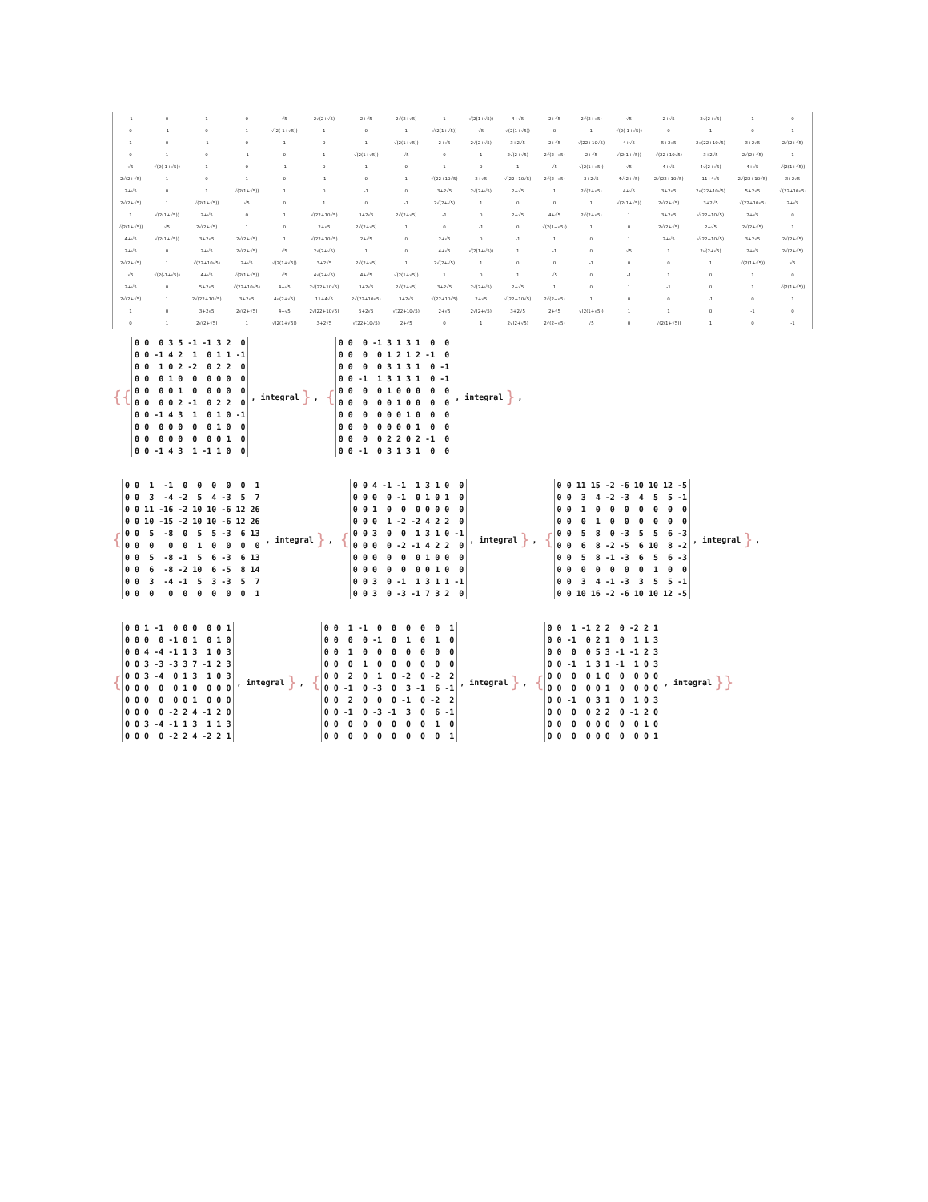| -1 | 0 | 1 | 0 | √5 | 2√(2+√5) | 2+√5 | 2√(2+√5) | 1 | √(2(1+√5)) | 4+√5 | 2+√5 | 2√(2+√5) | √5 | 2+√5 | 2√(2+√5) | 1 | 0 |
| 0 | -1 | 0 | 1 | √(2(-1+√5)) | 1 | 0 | 1 | √(2(1+√5)) | √5 | √(2(1+√5)) | 0 | 1 | √(2(-1+√5)) | 0 | 1 | 0 | 1 |
| 1 | 0 | -1 | 0 | 1 | 0 | 1 | √(2(1+√5)) | 2+√5 | 2√(2+√5) | 3+2√5 | 2+√5 | √(22+10√5) | 4+√5 | 5+2√5 | 2√(22+10√5) | 3+2√5 | 2√(2+√5) |
| 0 | 1 | 0 | -1 | 0 | 1 | √(2(1+√5)) | √5 | 0 | 1 | 2√(2+√5) | 2√(2+√5) | 2+√5 | √(2(1+√5)) | √(22+10√5) | 3+2√5 | 2√(2+√5) | 1 |
| √5 | √(2(-1+√5)) | 1 | 0 | -1 | 0 | 1 | 0 | 1 | 0 | 1 | √5 | √(2(1+√5)) | √5 | 4+√5 | 4√(2+√5) | 4+√5 | √(2(1+√5)) |
| 2√(2+√5) | 1 | 0 | 1 | 0 | -1 | 0 | 1 | √(22+10√5) | 2+√5 | √(22+10√5) | 2√(2+√5) | 3+2√5 | 4√(2+√5) | 2√(22+10√5) | 11+4√5 | 2√(22+10√5) | 3+2√5 |
| 2+√5 | 0 | 1 | √(2(1+√5)) | 1 | 0 | -1 | 0 | 3+2√5 | 2√(2+√5) | 2+√5 | 1 | 2√(2+√5) | 4+√5 | 3+2√5 | 2√(22+10√5) | 5+2√5 | √(22+10√5) |
| 2√(2+√5) | 1 | √(2(1+√5)) | √5 | 0 | 1 | 0 | -1 | 2√(2+√5) | 1 | 0 | 0 | 1 | √(2(1+√5)) | 2√(2+√5) | 3+2√5 | √(22+10√5) | 2+√5 |
| 1 | √(2(1+√5)) | 2+√5 | 0 | 1 | √(22+10√5) | 3+2√5 | 2√(2+√5) | -1 | 0 | 2+√5 | 4+√5 | 2√(2+√5) | 1 | 3+2√5 | √(22+10√5) | 2+√5 | 0 |
| √(2(1+√5)) | √5 | 2√(2+√5) | 1 | 0 | 2+√5 | 2√(2+√5) | 1 | 0 | -1 | 0 | √(2(1+√5)) | 1 | 0 | 2√(2+√5) | 2+√5 | 2√(2+√5) | 1 |
| 4+√5 | √(2(1+√5)) | 3+2√5 | 2√(2+√5) | 1 | √(22+10√5) | 2+√5 | 0 | 2+√5 | 0 | -1 | 1 | 0 | 1 | 2+√5 | √(22+10√5) | 3+2√5 | 2√(2+√5) |
| 2+√5 | 0 | 2+√5 | 2√(2+√5) | √5 | 2√(2+√5) | 1 | 0 | 4+√5 | √(2(1+√5)) | 1 | -1 | 0 | √5 | 1 | 2√(2+√5) | 2+√5 | 2√(2+√5) |
| 2√(2+√5) | 1 | √(22+10√5) | 2+√5 | √(2(1+√5)) | 3+2√5 | 2√(2+√5) | 1 | 2√(2+√5) | 1 | 0 | 0 | -1 | 0 | 0 | 1 | √(2(1+√5)) | √5 |
| √5 | √(2(-1+√5)) | 4+√5 | √(2(1+√5)) | √5 | 4√(2+√5) | 4+√5 | √(2(1+√5)) | 1 | 0 | 1 | √5 | 0 | -1 | 1 | 0 | 1 | 0 |
| 2+√5 | 0 | 5+2√5 | √(22+10√5) | 4+√5 | 2√(22+10√5) | 3+2√5 | 2√(2+√5) | 3+2√5 | 2√(2+√5) | 2+√5 | 1 | 0 | 1 | -1 | 0 | 1 | √(2(1+√5)) |
| 2√(2+√5) | 1 | 2√(22+10√5) | 3+2√5 | 4√(2+√5) | 11+4√5 | 2√(22+10√5) | 3+2√5 | √(22+10√5) | 2+√5 | √(22+10√5) | 2√(2+√5) | 1 | 0 | 0 | -1 | 0 | 1 |
| 1 | 0 | 3+2√5 | 2√(2+√5) | 4+√5 | 2√(22+10√5) | 5+2√5 | √(22+10√5) | 2+√5 | 2√(2+√5) | 3+2√5 | 2+√5 | √(2(1+√5)) | 1 | 1 | 0 | -1 | 0 |
| 0 | 1 | 2√(2+√5) | 1 | √(2(1+√5)) | 3+2√5 | √(22+10√5) | 2+√5 | 0 | 1 | 2√(2+√5) | 2√(2+√5) | √5 | 0 | √(2(1+√5)) | 1 | 0 | -1 |
{{
| 0 | 0 | 0 | 3 | 5 | -1 | -1 | 3 | 2 | 0 |
| 0 | 0 | -1 | 4 | 2 | 1 | 0 | 1 | 1 | -1 |
| 0 | 0 | 1 | 0 | 2 | -2 | 0 | 2 | 2 | 0 |
| 0 | 0 | 0 | 1 | 0 | 0 | 0 | 0 | 0 | 0 |
| 0 | 0 | 0 | 0 | 1 | 0 | 0 | 0 | 0 | 0 |
| 0 | 0 | 0 | 0 | 2 | -1 | 0 | 2 | 2 | 0 |
| 0 | 0 | -1 | 4 | 3 | 1 | 0 | 1 | 0 | -1 |
| 0 | 0 | 0 | 0 | 0 | 0 | 0 | 1 | 0 | 0 |
| 0 | 0 | 0 | 0 | 0 | 0 | 0 | 0 | 1 | 0 |
| 0 | 0 | -1 | 4 | 3 | 1 | -1 | 1 | 0 | 0 |
, integral }, {
| 0 | 0 | 0 | -1 | 3 | 1 | 3 | 1 | 0 | 0 |
| 0 | 0 | 0 | 0 | 1 | 2 | 1 | 2 | -1 | 0 |
| 0 | 0 | 0 | 0 | 3 | 1 | 3 | 1 | 0 | -1 |
| 0 | 0 | -1 | 1 | 3 | 1 | 3 | 1 | 0 | -1 |
| 0 | 0 | 0 | 0 | 1 | 0 | 0 | 0 | 0 | 0 |
| 0 | 0 | 0 | 0 | 0 | 1 | 0 | 0 | 0 | 0 |
| 0 | 0 | 0 | 0 | 0 | 0 | 1 | 0 | 0 | 0 |
| 0 | 0 | 0 | 0 | 0 | 0 | 0 | 1 | 0 | 0 |
| 0 | 0 | 0 | 0 | 2 | 2 | 0 | 2 | -1 | 0 |
| 0 | 0 | -1 | 0 | 3 | 1 | 3 | 1 | 0 | 0 |
, integral },
{
| 0 | 0 | 1 | -1 | 0 | 0 | 0 | 0 | 0 | 1 |
| 0 | 0 | 3 | -4 | -2 | 5 | 4 | -3 | 5 | 7 |
| 0 | 0 | 11 | -16 | -2 | 10 | 10 | -6 | 12 | 26 |
| 0 | 0 | 10 | -15 | -2 | 10 | 10 | -6 | 12 | 26 |
| 0 | 0 | 5 | -8 | 0 | 5 | 5 | -3 | 6 | 13 |
| 0 | 0 | 0 | 0 | 0 | 1 | 0 | 0 | 0 | 0 |
| 0 | 0 | 5 | -8 | -1 | 5 | 6 | -3 | 6 | 13 |
| 0 | 0 | 6 | -8 | -2 | 10 | 6 | -5 | 8 | 14 |
| 0 | 0 | 3 | -4 | -1 | 5 | 3 | -3 | 5 | 7 |
| 0 | 0 | 0 | 0 | 0 | 0 | 0 | 0 | 0 | 1 |
, integral }, {
| 0 | 0 | 4 | -1 | -1 | 1 | 3 | 1 | 0 | 0 |
| 0 | 0 | 0 | 0 | -1 | 0 | 1 | 0 | 1 | 0 |
| 0 | 0 | 1 | 0 | 0 | 0 | 0 | 0 | 0 | 0 |
| 0 | 0 | 0 | 1 | -2 | -2 | 4 | 2 | 2 | 0 |
| 0 | 0 | 3 | 0 | 0 | 1 | 3 | 1 | 0 | -1 |
| 0 | 0 | 0 | 0 | -2 | -1 | 4 | 2 | 2 | 0 |
| 0 | 0 | 0 | 0 | 0 | 0 | 1 | 0 | 0 | 0 |
| 0 | 0 | 0 | 0 | 0 | 0 | 0 | 1 | 0 | 0 |
| 0 | 0 | 3 | 0 | -1 | 1 | 3 | 1 | 1 | -1 |
| 0 | 0 | 3 | 0 | -3 | -1 | 7 | 3 | 2 | 0 |
, integral }, {
| 0 | 0 | 11 | 15 | -2 | -6 | 10 | 10 | 12 | -5 |
| 0 | 0 | 3 | 4 | -2 | -3 | 4 | 5 | 5 | -1 |
| 0 | 0 | 1 | 0 | 0 | 0 | 0 | 0 | 0 | 0 |
| 0 | 0 | 0 | 1 | 0 | 0 | 0 | 0 | 0 | 0 |
| 0 | 0 | 5 | 8 | 0 | -3 | 5 | 5 | 6 | -3 |
| 0 | 0 | 6 | 8 | -2 | -5 | 6 | 10 | 8 | -2 |
| 0 | 0 | 5 | 8 | -1 | -3 | 6 | 5 | 6 | -3 |
| 0 | 0 | 0 | 0 | 0 | 0 | 0 | 1 | 0 | 0 |
| 0 | 0 | 3 | 4 | -1 | -3 | 3 | 5 | 5 | -1 |
| 0 | 0 | 10 | 16 | -2 | -6 | 10 | 10 | 12 | -5 |
, integral },
{
| 0 | 0 | 1 | -1 | 0 | 0 | 0 | 0 | 0 | 1 |
| 0 | 0 | 0 | 0 | -1 | 0 | 1 | 0 | 1 | 0 |
| 0 | 0 | 4 | -4 | -1 | 1 | 3 | 1 | 0 | 3 |
| 0 | 0 | 3 | -3 | -3 | 3 | 7 | -1 | 2 | 3 |
| 0 | 0 | 3 | -4 | 0 | 1 | 3 | 1 | 0 | 3 |
| 0 | 0 | 0 | 0 | 0 | 1 | 0 | 0 | 0 | 0 |
| 0 | 0 | 0 | 0 | 0 | 0 | 1 | 0 | 0 | 0 |
| 0 | 0 | 0 | 0 | -2 | 2 | 4 | -1 | 2 | 0 |
| 0 | 0 | 3 | -4 | -1 | 1 | 3 | 1 | 1 | 3 |
| 0 | 0 | 0 | 0 | -2 | 2 | 4 | -2 | 2 | 1 |
, integral }, {
| 0 | 0 | 1 | -1 | 0 | 0 | 0 | 0 | 0 | 1 |
| 0 | 0 | 0 | 0 | -1 | 0 | 1 | 0 | 1 | 0 |
| 0 | 0 | 1 | 0 | 0 | 0 | 0 | 0 | 0 | 0 |
| 0 | 0 | 0 | 1 | 0 | 0 | 0 | 0 | 0 | 0 |
| 0 | 0 | 2 | 0 | 1 | 0 | -2 | 0 | -2 | 2 |
| 0 | 0 | -1 | 0 | -3 | 0 | 3 | -1 | 6 | -1 |
| 0 | 0 | 2 | 0 | 0 | 0 | -1 | 0 | -2 | 2 |
| 0 | 0 | -1 | 0 | -3 | -1 | 3 | 0 | 6 | -1 |
| 0 | 0 | 0 | 0 | 0 | 0 | 0 | 0 | 1 | 0 |
| 0 | 0 | 0 | 0 | 0 | 0 | 0 | 0 | 0 | 1 |
, integral }, {
| 0 | 0 | 1 | -1 | 2 | 2 | 0 | -2 | 2 | 1 |
| 0 | 0 | -1 | 0 | 2 | 1 | 0 | 1 | 1 | 3 |
| 0 | 0 | 0 | 0 | 5 | 3 | -1 | -1 | 2 | 3 |
| 0 | 0 | -1 | 1 | 3 | 1 | -1 | 1 | 0 | 3 |
| 0 | 0 | 0 | 0 | 1 | 0 | 0 | 0 | 0 | 0 |
| 0 | 0 | 0 | 0 | 0 | 1 | 0 | 0 | 0 | 0 |
| 0 | 0 | -1 | 0 | 3 | 1 | 0 | 1 | 0 | 3 |
| 0 | 0 | 0 | 0 | 2 | 2 | 0 | -1 | 2 | 0 |
| 0 | 0 | 0 | 0 | 0 | 0 | 0 | 0 | 1 | 0 |
| 0 | 0 | 0 | 0 | 0 | 0 | 0 | 0 | 0 | 1 |
, integral }}